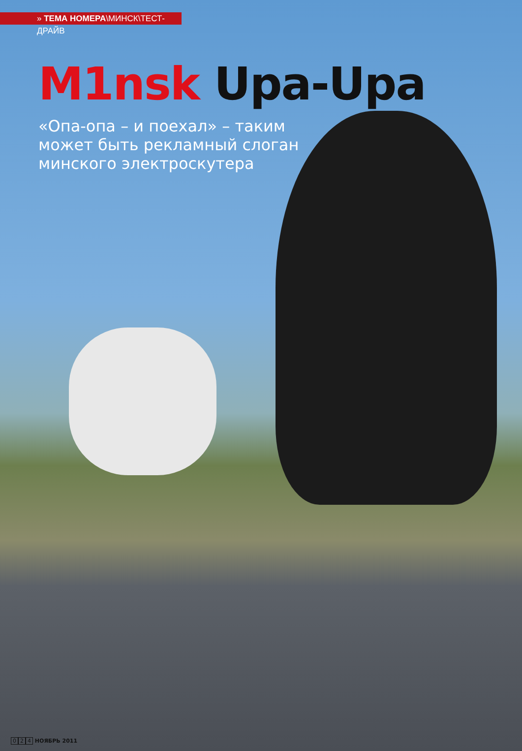» ТЕМА НОМЕРА\МИНСК\ТЕСТ-ДРАЙВ
M1nsk Upa-Upa
«Опа-опа – и поехал» – таким может быть рекламный слоган минского электроскутера
0 2 4 НОЯБРЬ 2011